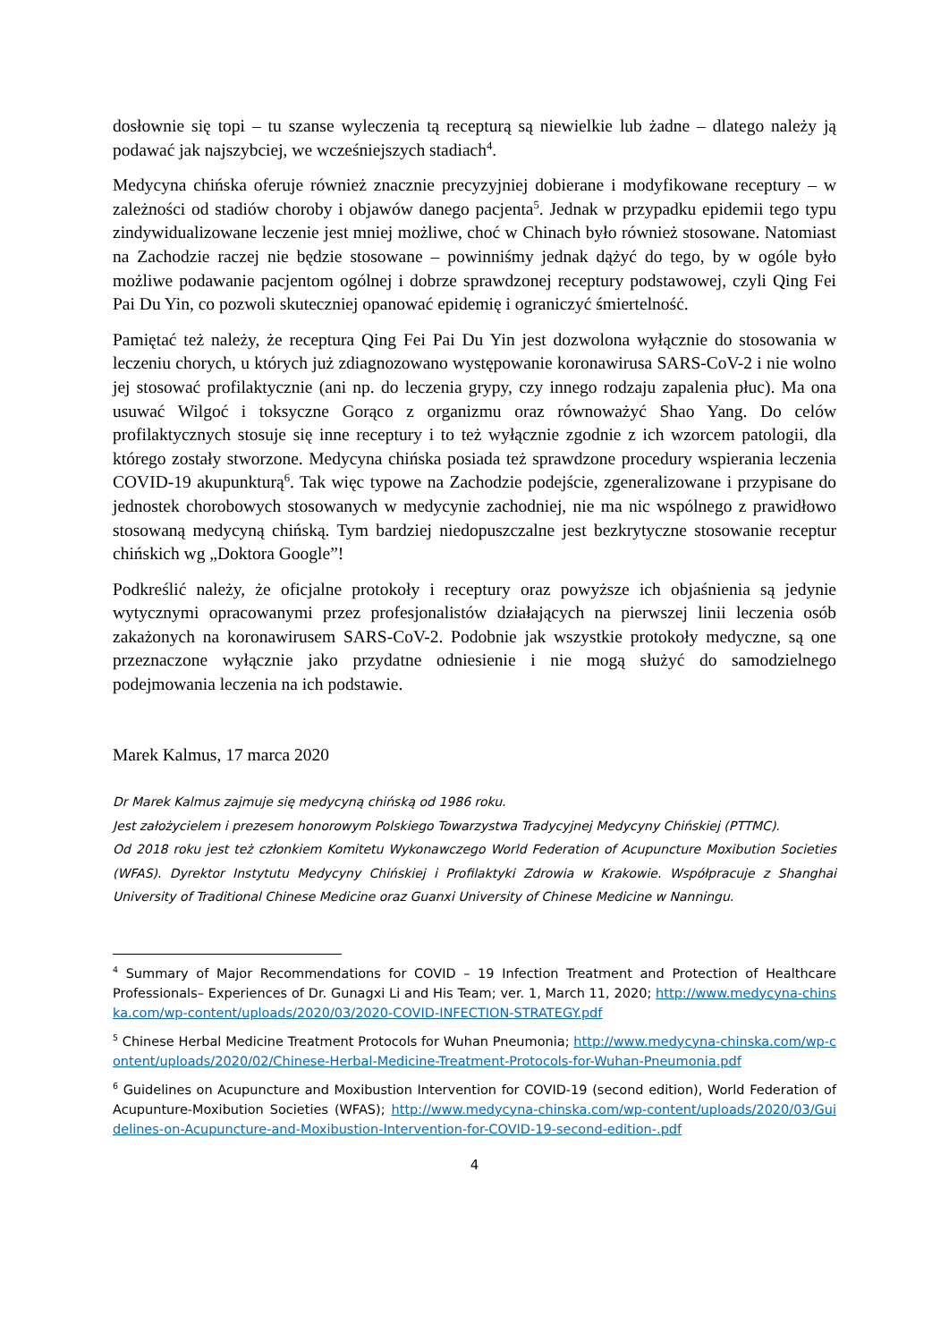dosłownie się topi – tu szanse wyleczenia tą recepturą są niewielkie lub żadne – dlatego należy ją podawać jak najszybciej, we wcześniejszych stadiach<sup>4</sup>.
Medycyna chińska oferuje również znacznie precyzyjniej dobierane i modyfikowane receptury – w zależności od stadiów choroby i objawów danego pacjenta<sup>5</sup>. Jednak w przypadku epidemii tego typu zindywidualizowane leczenie jest mniej możliwe, choć w Chinach było również stosowane. Natomiast na Zachodzie raczej nie będzie stosowane – powinniśmy jednak dążyć do tego, by w ogóle było możliwe podawanie pacjentom ogólnej i dobrze sprawdzonej receptury podstawowej, czyli Qing Fei Pai Du Yin, co pozwoli skuteczniej opanować epidemię i ograniczyć śmiertelność.
Pamiętać też należy, że receptura Qing Fei Pai Du Yin jest dozwolona wyłącznie do stosowania w leczeniu chorych, u których już zdiagnozowano występowanie koronawirusa SARS-CoV-2 i nie wolno jej stosować profilaktycznie (ani np. do leczenia grypy, czy innego rodzaju zapalenia płuc). Ma ona usuwać Wilgoć i toksyczne Gorąco z organizmu oraz równoważyć Shao Yang. Do celów profilaktycznych stosuje się inne receptury i to też wyłącznie zgodnie z ich wzorcem patologii, dla którego zostały stworzone. Medycyna chińska posiada też sprawdzone procedury wspierania leczenia COVID-19 akupunkturą<sup>6</sup>. Tak więc typowe na Zachodzie podejście, zgeneralizowane i przypisane do jednostek chorobowych stosowanych w medycynie zachodniej, nie ma nic wspólnego z prawidłowo stosowaną medycyną chińską. Tym bardziej niedopuszczalne jest bezkrytyczne stosowanie receptur chińskich wg „Doktora Google”!
Podkreślić należy, że oficjalne protokoły i receptury oraz powyższe ich objaśnienia są jedynie wytycznymi opracowanymi przez profesjonalistów działających na pierwszej linii leczenia osób zakażonych na koronawirusem SARS-CoV-2. Podobnie jak wszystkie protokoły medyczne, są one przeznaczone wyłącznie jako przydatne odniesienie i nie mogą służyć do samodzielnego podejmowania leczenia na ich podstawie.
Marek Kalmus, 17 marca 2020
Dr Marek Kalmus zajmuje się medycyną chińską od 1986 roku.
Jest założycielem i prezesem honorowym Polskiego Towarzystwa Tradycyjnej Medycyny Chińskiej (PTTMC).
Od 2018 roku jest też członkiem Komitetu Wykonawczego World Federation of Acupuncture Moxibution Societies (WFAS). Dyrektor Instytutu Medycyny Chińskiej i Profilaktyki Zdrowia w Krakowie. Współpracuje z Shanghai University of Traditional Chinese Medicine oraz Guanxi University of Chinese Medicine w Nanningu.
<sup>4</sup> Summary of Major Recommendations for COVID – 19 Infection Treatment and Protection of Healthcare Professionals– Experiences of Dr. Gunagxi Li and His Team; ver. 1, March 11, 2020; http://www.medycyna-chinska.com/wp-content/uploads/2020/03/2020-COVID-INFECTION-STRATEGY.pdf
<sup>5</sup> Chinese Herbal Medicine Treatment Protocols for Wuhan Pneumonia; http://www.medycyna-chinska.com/wp-content/uploads/2020/02/Chinese-Herbal-Medicine-Treatment-Protocols-for-Wuhan-Pneumonia.pdf
<sup>6</sup> Guidelines on Acupuncture and Moxibustion Intervention for COVID-19 (second edition), World Federation of Acupunture-Moxibution Societies (WFAS); http://www.medycyna-chinska.com/wp-content/uploads/2020/03/Guidelines-on-Acupuncture-and-Moxibustion-Intervention-for-COVID-19-second-edition-.pdf
4